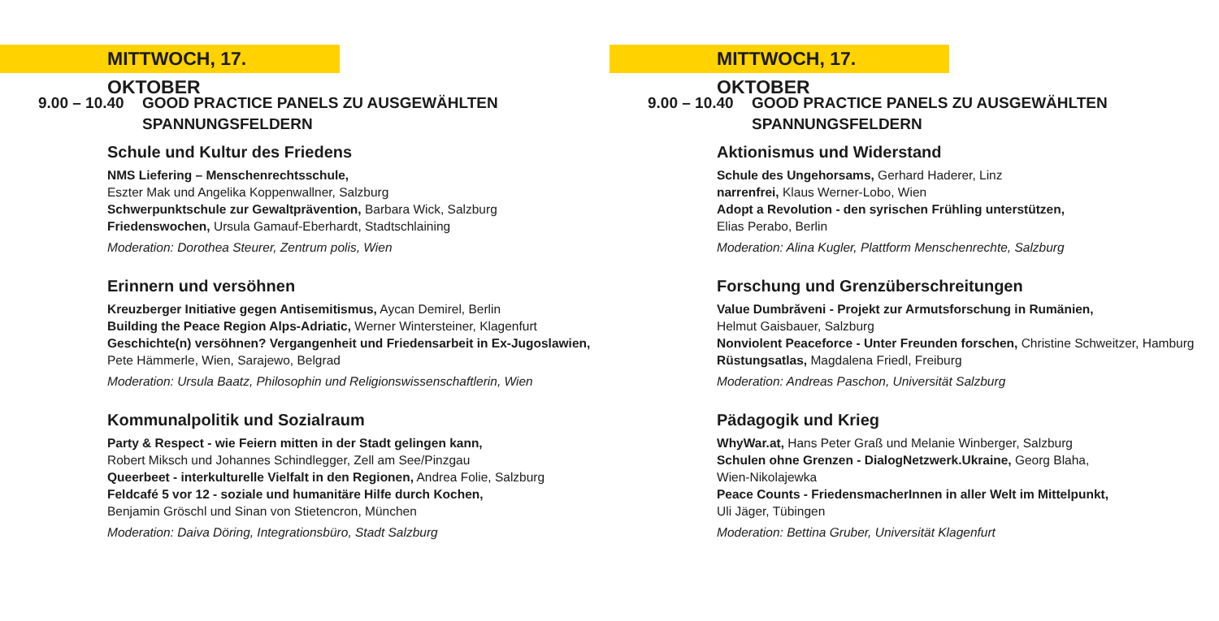MITTWOCH, 17. OKTOBER
9.00 – 10.40
GOOD PRACTICE PANELS ZU AUSGEWÄHLTEN SPANNUNGSFELDERN
Schule und Kultur des Friedens
NMS Liefering – Menschenrechtsschule,
Eszter Mak und Angelika Koppenwallner, Salzburg
Schwerpunktschule zur Gewaltprävention, Barbara Wick, Salzburg
Friedenswochen, Ursula Gamauf-Eberhardt, Stadtschlaining
Moderation: Dorothea Steurer, Zentrum polis, Wien
Erinnern und versöhnen
Kreuzberger Initiative gegen Antisemitismus, Aycan Demirel, Berlin
Building the Peace Region Alps-Adriatic, Werner Wintersteiner, Klagenfurt
Geschichte(n) versöhnen? Vergangenheit und Friedensarbeit in Ex-Jugoslawien,
Pete Hämmerle, Wien, Sarajewo, Belgrad
Moderation: Ursula Baatz, Philosophin und Religionswissenschaftlerin, Wien
Kommunalpolitik und Sozialraum
Party & Respect - wie Feiern mitten in der Stadt gelingen kann,
Robert Miksch und Johannes Schindlegger, Zell am See/Pinzgau
Queerbeet - interkulturelle Vielfalt in den Regionen, Andrea Folie, Salzburg
Feldcafé 5 vor 12 - soziale und humanitäre Hilfe durch Kochen,
Benjamin Gröschl und Sinan von Stietencron, München
Moderation: Daiva Döring, Integrationsbüro, Stadt Salzburg
MITTWOCH, 17. OKTOBER
9.00 – 10.40
GOOD PRACTICE PANELS ZU AUSGEWÄHLTEN SPANNUNGSFELDERN
Aktionismus und Widerstand
Schule des Ungehorsams, Gerhard Haderer, Linz
narrenfrei, Klaus Werner-Lobo, Wien
Adopt a Revolution - den syrischen Frühling unterstützen,
Elias Perabo, Berlin
Moderation: Alina Kugler, Plattform Menschenrechte, Salzburg
Forschung und Grenzüberschreitungen
Value Dumbrăveni - Projekt zur Armutsforschung in Rumänien,
Helmut Gaisbauer, Salzburg
Nonviolent Peaceforce - Unter Freunden forschen, Christine Schweitzer, Hamburg
Rüstungsatlas, Magdalena Friedl, Freiburg
Moderation: Andreas Paschon, Universität Salzburg
Pädagogik und Krieg
WhyWar.at, Hans Peter Graß und Melanie Winberger, Salzburg
Schulen ohne Grenzen - DialogNetzwerk.Ukraine, Georg Blaha,
Wien-Nikolajewka
Peace Counts - FriedensmacherInnen in aller Welt im Mittelpunkt,
Uli Jäger, Tübingen
Moderation: Bettina Gruber, Universität Klagenfurt